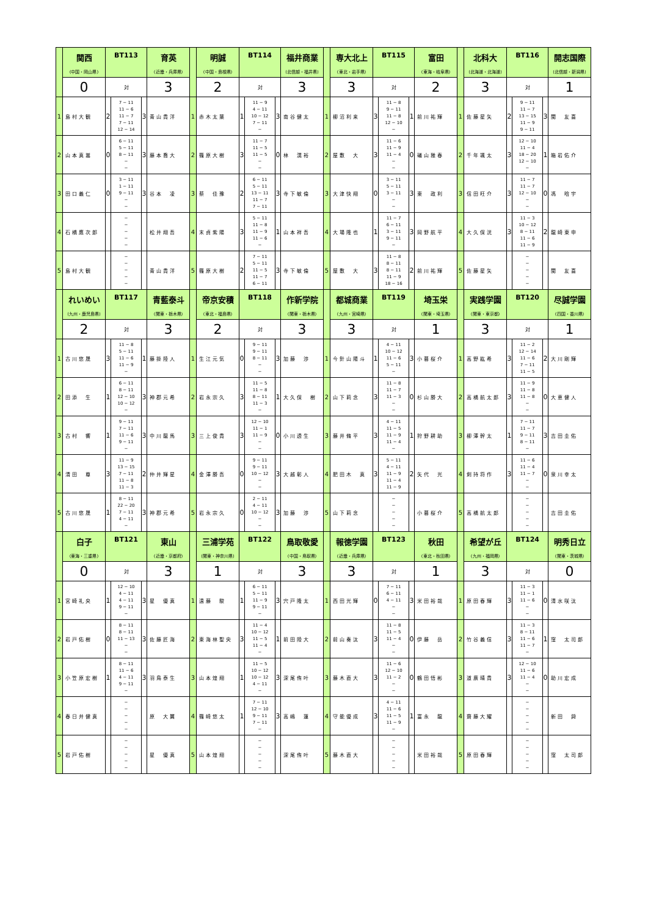| | 関西 | BT113 | | | 育英 | | 明誠 | BT114 | | | 福井商業 | | 専大北上 | BT115 | | | 富田 | | 北科大 | BT116 | | | 開志国際 |
| | (中国・岡山県) | | | | (近畿・兵庫県) | | (中国・島根県) | | | | (北信越・福井県) | | (東北・岩手県) | | | | (東海・岐阜県) | | (北海道・北海道) | | | | (北信越・新潟県) |
| | 0 | 対 | | | 3 | | 2 | 対 | | | 3 | | 3 | 対 | | | 2 | | 3 | 対 | | | 1 |
| 1 | 島村大観 | 2 | 7 − 11 11 − 6 11 − 7 7 − 11 12 − 14 | 3 | 青山貴洋 | 1 | 赤木太葉 | 1 | 11 − 9 4 − 11 10 − 12 7 − 11 − | 3 | 南谷健太 | 1 | 柳沼利来 | 3 | 11 − 8 9 − 11 11 − 8 12 − 10 − | 1 | 前川祐輝 | 1 | 佐藤星矢 | 2 | 9 − 11 11 − 7 13 − 15 11 − 9 9 − 11 | 3 | 関 友喜 |
| 2 | 山本真嵩 | 0 | 6 − 11 5 − 11 8 − 11 − − | 3 | 藤本喬大 | 2 | 篠原大樹 | 3 | 11 − 7 11 − 5 11 − 5 − − | 0 | 林 滉裕 | 2 | 屋敷 大 | 3 | 11 − 6 11 − 9 11 − 4 − − | 0 | 礒山雅春 | 2 | 千年颯太 | 3 | 12 − 10 11 − 4 18 − 20 12 − 10 − | 1 | 箱岩佑介 |
| 3 | 田口義仁 | 0 | 3 − 11 1 − 11 9 − 11 − − | 3 | 谷本 凌 | 3 | 蔡 佳豫 | 2 | 6 − 11 5 − 11 13 − 11 11 − 7 7 − 11 | 3 | 寺下敏倫 | 3 | 大津快翔 | 0 | 3 − 11 5 − 11 3 − 11 − − | 3 | 東 政利 | 3 | 信田旺介 | 3 | 11 − 7 11 − 7 12 − 10 − − | 0 | 馮 晗宇 |
| 4 | 石橋鷹次郎 | | − − − − − | | 松井翔吾 | 4 | 末貞紫陽 | 3 | 5 − 11 11 − 8 11 − 9 11 − 6 − | 1 | 山本祥吾 | 4 | 大場隆也 | 1 | 11 − 7 6 − 11 3 − 11 9 − 11 − | 3 | 岡野航平 | 4 | 大久保洸 | 3 | 11 − 3 10 − 12 8 − 11 11 − 6 11 − 9 | 2 | 龍崎東申 |
| 5 | 島村大観 | | − − − − − | | 青山貴洋 | 5 | 篠原大樹 | 2 | 7 − 11 5 − 11 11 − 5 11 − 7 6 − 11 | 3 | 寺下敏倫 | 5 | 屋敷 大 | 3 | 11 − 8 8 − 11 8 − 11 11 − 9 18 − 16 | 2 | 前川祐輝 | 5 | 佐藤星矢 | | − − − − − | | 関 友喜 |
| | れいめい | BT117 | | | 青藍泰斗 | | 帝京安積 | BT118 | | | 作新学院 | | 都城商業 | BT119 | | | 埼玉栄 | | 実践学園 | BT120 | | | 尽誠学園 |
| | (九州・鹿児島県) | | | | (関東・栃木県) | | (東北・福島県) | | | | (関東・栃木県) | | (九州・宮崎県) | | | | (関東・埼玉県) | | (関東・東京都) | | | | (四国・香川県) |
| | 2 | 対 | | | 3 | | 2 | 対 | | | 3 | | 3 | 対 | | | 1 | | 3 | 対 | | | 1 |
| 1 | 古川悠晟 | 3 | 11 − 8 5 − 11 11 − 6 11 − 9 − | 1 | 藤掛陸人 | 1 | 生江元気 | 0 | 9 − 11 9 − 11 8 − 11 − − | 3 | 加藤 渉 | 1 | 今針山陽斗 | 1 | 4 − 11 10 − 12 11 − 6 5 − 11 − | 3 | 小暮桜介 | 1 | 高野紘希 | 3 | 11 − 2 12 − 14 11 − 6 7 − 11 11 − 5 | 2 | 大川剛輝 |
| 2 | 田添 生 | 1 | 6 − 11 8 − 11 12 − 10 10 − 12 − | 3 | 神郡元希 | 2 | 岩永宗久 | 3 | 11 − 5 11 − 8 8 − 11 11 − 3 − | 1 | 大久保 樹 | 2 | 山下莉念 | 3 | 11 − 8 11 − 7 11 − 3 − − | 0 | 杉山勝大 | 2 | 高橋航太郎 | 3 | 11 − 9 11 − 8 11 − 8 − − | 0 | 大恵健人 |
| 3 | 古村 響 | 1 | 9 − 11 7 − 11 11 − 6 9 − 11 − | 3 | 中川龍馬 | 3 | 三上俊貴 | 3 | 12 − 10 11 − 1 11 − 9 − − | 0 | 小川透生 | 3 | 藤井脩平 | 3 | 4 − 11 11 − 5 11 − 9 11 − 4 − | 1 | 狩野耕助 | 3 | 柳澤幹太 | 1 | 7 − 11 11 − 7 9 − 11 8 − 11 − | 3 | 吉田圭佑 |
| 4 | 清田 尊 | 3 | 11 − 9 13 − 15 7 − 11 11 − 8 11 − 3 | 2 | 仲井輝星 | 4 | 金澤勝吾 | 0 | 9 − 11 9 − 11 10 − 12 − − | 3 | 大越彰人 | 4 | 肥田木 真 | 3 | 5 − 11 4 − 11 11 − 9 11 − 4 11 − 9 | 2 | 矢代 光 | 4 | 剣持将作 | 3 | 11 − 6 11 − 4 11 − 7 − − | 0 | 泉川幸太 |
| 5 | 古川悠晟 | 1 | 8 − 11 22 − 20 7 − 11 4 − 11 − | 3 | 神郡元希 | 5 | 岩永宗久 | 0 | 2 − 11 4 − 11 10 − 12 − − | 3 | 加藤 渉 | 5 | 山下莉念 | | − − − − − | | 小暮桜介 | 5 | 高橋航太郎 | | − − − − − | | 吉田圭佑 |
| | 白子 | BT121 | | | 東山 | | 三浦学苑 | BT122 | | | 鳥取敬愛 | | 報徳学園 | BT123 | | | 秋田 | | 希望が丘 | BT124 | | | 明秀日立 |
| | (東海・三重県) | | | | (近畿・京都府) | | (関東・神奈川県) | | | | (中国・鳥取県) | | (近畿・兵庫県) | | | | (東北・秋田県) | | (九州・福岡県) | | | | (関東・茨城県) |
| | 0 | 対 | | | 3 | | 1 | 対 | | | 3 | | 3 | 対 | | | 1 | | 3 | 対 | | | 0 |
| 1 | 宮崎礼央 | 1 | 12 − 10 4 − 11 4 − 11 9 − 11 − | 3 | 星 優真 | 1 | 遠藤 駿 | 1 | 6 − 11 5 − 11 11 − 9 9 − 11 − | 3 | 宍戸隆太 | 1 | 西田光輝 | 0 | 7 − 11 6 − 11 4 − 11 − − | 3 | 米田裕哉 | 1 | 原田春輝 | 3 | 11 − 3 11 − 1 11 − 6 − − | 0 | 清水咲汰 |
| 2 | 岩戸佑樹 | 0 | 8 − 11 8 − 11 11 − 13 − − | 3 | 佐藤匠海 | 2 | 東海林聖央 | 3 | 11 − 4 10 − 12 11 − 5 11 − 4 − | 1 | 前田陸大 | 2 | 前山奏汰 | 3 | 11 − 8 11 − 5 11 − 4 − − | 0 | 伊藤 岳 | 2 | 竹谷義信 | 3 | 11 − 3 8 − 11 11 − 6 11 − 7 − | 1 | 窪 太司郎 |
| 3 | 小笠原宏樹 | 1 | 8 − 11 11 − 6 4 − 11 9 − 11 − | 3 | 羽鳥泰生 | 3 | 山本煌翔 | 1 | 11 − 5 10 − 12 10 − 12 4 − 11 − | 3 | 深尾侑叶 | 3 | 藤木直大 | 3 | 11 − 6 12 − 10 11 − 2 − − | 0 | 鶴田悟彬 | 3 | 道廣晴貴 | 3 | 12 − 10 11 − 6 11 − 4 − − | 0 | 助川宏成 |
| 4 | 春日井健真 | | − − − − − | | 原 大翼 | 4 | 篠崎悠太 | 1 | 7 − 11 12 − 10 9 − 11 7 − 11 − | 3 | 高嶋 蓮 | 4 | 守能優成 | 3 | 4 − 11 11 − 6 11 − 5 11 − 9 − | 1 | 富永 龍 | 4 | 齋藤大耀 | | − − − − − | | 新田 舜 |
| 5 | 岩戸佑樹 | | − − − − − | | 星 優真 | 5 | 山本煌翔 | | − − − − − | | 深尾侑叶 | 5 | 藤木直大 | | − − − − − | | 米田裕哉 | 5 | 原田春輝 | | − − − − − | | 窪 太司郎 |